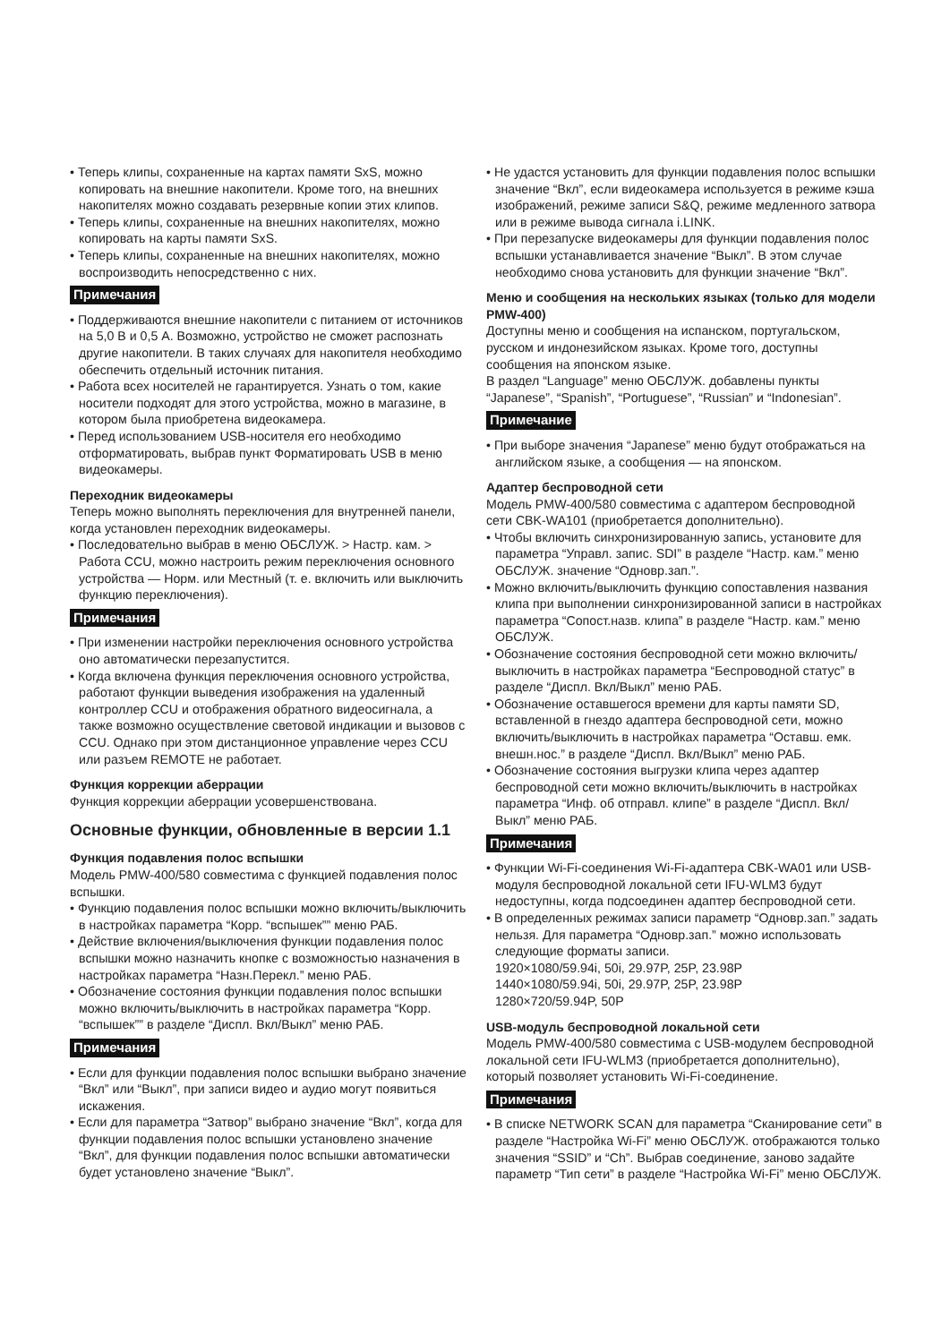• Теперь клипы, сохраненные на картах памяти SxS, можно копировать на внешние накопители. Кроме того, на внешних накопителях можно создавать резервные копии этих клипов.
• Теперь клипы, сохраненные на внешних накопителях, можно копировать на карты памяти SxS.
• Теперь клипы, сохраненные на внешних накопителях, можно воспроизводить непосредственно с них.
Примечания
• Поддерживаются внешние накопители с питанием от источников на 5,0 В и 0,5 А. Возможно, устройство не сможет распознать другие накопители. В таких случаях для накопителя необходимо обеспечить отдельный источник питания.
• Работа всех носителей не гарантируется. Узнать о том, какие носители подходят для этого устройства, можно в магазине, в котором была приобретена видеокамера.
• Перед использованием USB-носителя его необходимо отформатировать, выбрав пункт Форматировать USB в меню видеокамеры.
Переходник видеокамеры
Теперь можно выполнять переключения для внутренней панели, когда установлен переходник видеокамеры.
• Последовательно выбрав в меню ОБСЛУЖ. > Настр. кам. > Работа CCU, можно настроить режим переключения основного устройства — Норм. или Местный (т. е. включить или выключить функцию переключения).
Примечания
• При изменении настройки переключения основного устройства оно автоматически перезапустится.
• Когда включена функция переключения основного устройства, работают функции выведения изображения на удаленный контроллер CCU и отображения обратного видеосигнала, а также возможно осуществление световой индикации и вызовов с CCU. Однако при этом дистанционное управление через CCU или разъем REMOTE не работает.
Функция коррекции аберрации
Функция коррекции аберрации усовершенствована.
Основные функции, обновленные в версии 1.1
Функция подавления полос вспышки
Модель PMW-400/580 совместима с функцией подавления полос вспышки.
• Функцию подавления полос вспышки можно включить/выключить в настройках параметра “Корр. “вспышек”” меню РАБ.
• Действие включения/выключения функции подавления полос вспышки можно назначить кнопке с возможностью назначения в настройках параметра “Назн.Перекл.” меню РАБ.
• Обозначение состояния функции подавления полос вспышки можно включить/выключить в настройках параметра “Корр. “вспышек”” в разделе “Диспл. Вкл/Выкл” меню РАБ.
Примечания
• Если для функции подавления полос вспышки выбрано значение “Вкл” или “Выкл”, при записи видео и аудио могут появиться искажения.
• Если для параметра “Затвор” выбрано значение “Вкл”, когда для функции подавления полос вспышки установлено значение “Вкл”, для функции подавления полос вспышки автоматически будет установлено значение “Выкл”.
• Не удастся установить для функции подавления полос вспышки значение “Вкл”, если видеокамера используется в режиме кэша изображений, режиме записи S&Q, режиме медленного затвора или в режиме вывода сигнала i.LINK.
• При перезапуске видеокамеры для функции подавления полос вспышки устанавливается значение “Выкл”. В этом случае необходимо снова установить для функции значение “Вкл”.
Меню и сообщения на нескольких языках (только для модели PMW-400)
Доступны меню и сообщения на испанском, португальском, русском и индонезийском языках. Кроме того, доступны сообщения на японском языке.
В раздел “Language” меню ОБСЛУЖ. добавлены пункты “Japanese”, “Spanish”, “Portuguese”, “Russian” и “Indonesian”.
Примечание
• При выборе значения “Japanese” меню будут отображаться на английском языке, а сообщения — на японском.
Адаптер беспроводной сети
Модель PMW-400/580 совместима с адаптером беспроводной сети CBK-WA101 (приобретается дополнительно).
• Чтобы включить синхронизированную запись, установите для параметра “Управл. запис. SDI” в разделе “Настр. кам.” меню ОБСЛУЖ. значение “Одновр.зап.”.
• Можно включить/выключить функцию сопоставления названия клипа при выполнении синхронизированной записи в настройках параметра “Сопост.назв. клипа” в разделе “Настр. кам.” меню ОБСЛУЖ.
• Обозначение состояния беспроводной сети можно включить/выключить в настройках параметра “Беспроводной статус” в разделе “Диспл. Вкл/Выкл” меню РАБ.
• Обозначение оставшегося времени для карты памяти SD, вставленной в гнездо адаптера беспроводной сети, можно включить/выключить в настройках параметра “Оставш. емк. внешн.нос.” в разделе “Диспл. Вкл/Выкл” меню РАБ.
• Обозначение состояния выгрузки клипа через адаптер беспроводной сети можно включить/выключить в настройках параметра “Инф. об отправл. клипе” в разделе “Диспл. Вкл/Выкл” меню РАБ.
Примечания
• Функции Wi-Fi-соединения Wi-Fi-адаптера CBK-WA01 или USB-модуля беспроводной локальной сети IFU-WLM3 будут недоступны, когда подсоединен адаптер беспроводной сети.
• В определенных режимах записи параметр “Одновр.зап.” задать нельзя. Для параметра “Одновр.зап.” можно использовать следующие форматы записи.
1920×1080/59.94i, 50i, 29.97P, 25P, 23.98P
1440×1080/59.94i, 50i, 29.97P, 25P, 23.98P
1280×720/59.94P, 50P
USB-модуль беспроводной локальной сети
Модель PMW-400/580 совместима с USB-модулем беспроводной локальной сети IFU-WLM3 (приобретается дополнительно), который позволяет установить Wi-Fi-соединение.
Примечания
• В списке NETWORK SCAN для параметра “Сканирование сети” в разделе “Настройка Wi-Fi” меню ОБСЛУЖ. отображаются только значения “SSID” и “Ch”. Выбрав соединение, заново задайте параметр “Тип сети” в разделе “Настройка Wi-Fi” меню ОБСЛУЖ.